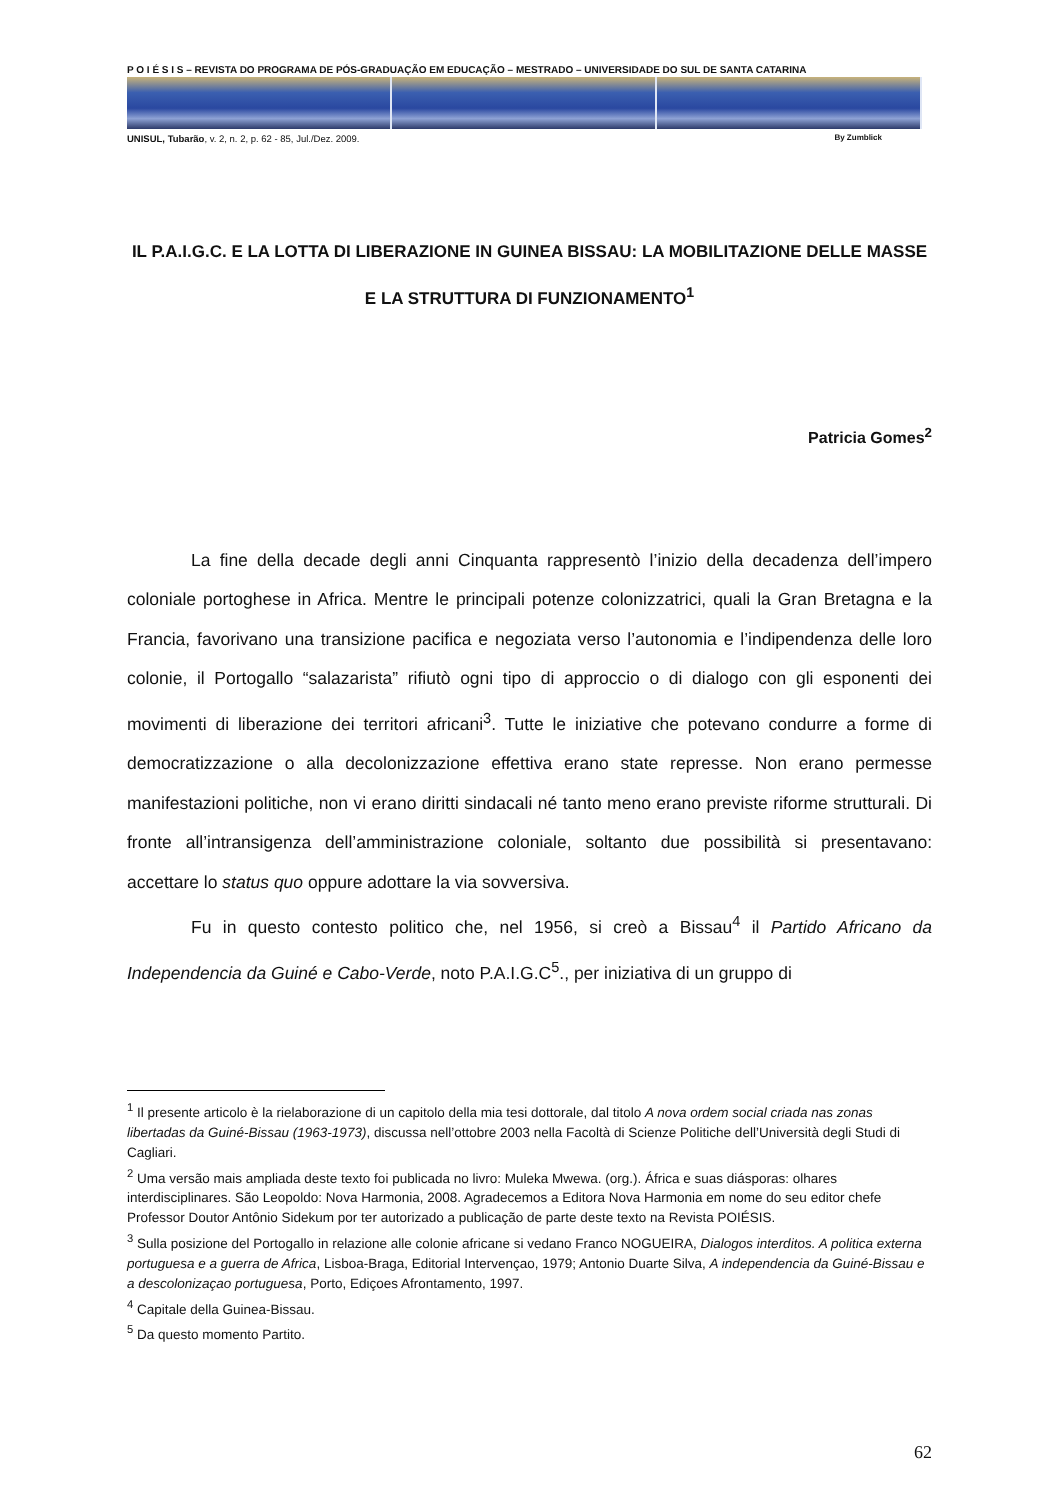P O I É S I S – REVISTA DO PROGRAMA DE PÓS-GRADUAÇÃO EM EDUCAÇÃO – MESTRADO – UNIVERSIDADE DO SUL DE SANTA CATARINA
UNISUL, Tubarão, v. 2, n. 2, p. 62 - 85, Jul./Dez. 2009. By Zumblick
IL P.A.I.G.C. E LA LOTTA DI LIBERAZIONE IN GUINEA BISSAU: LA MOBILITAZIONE DELLE MASSE E LA STRUTTURA DI FUNZIONAMENTO<sup>1</sup>
Patricia Gomes<sup>2</sup>
La fine della decade degli anni Cinquanta rappresentò l’inizio della decadenza dell’impero coloniale portoghese in Africa. Mentre le principali potenze colonizzatrici, quali la Gran Bretagna e la Francia, favorivano una transizione pacifica e negoziata verso l’autonomia e l’indipendenza delle loro colonie, il Portogallo “salazarista” rifiutò ogni tipo di approccio o di dialogo con gli esponenti dei movimenti di liberazione dei territori africani<sup>3</sup>. Tutte le iniziative che potevano condurre a forme di democratizzazione o alla decolonizzazione effettiva erano state represse. Non erano permesse manifestazioni politiche, non vi erano diritti sindacali né tanto meno erano previste riforme strutturali. Di fronte all’intransigenza dell’amministrazione coloniale, soltanto due possibilità si presentavano: accettare lo status quo oppure adottare la via sovversiva.
Fu in questo contesto politico che, nel 1956, si creò a Bissau<sup>4</sup> il Partido Africano da Independencia da Guiné e Cabo-Verde, noto P.A.I.G.C<sup>5</sup>., per iniziativa di un gruppo di
<sup>1</sup> Il presente articolo è la rielaborazione di un capitolo della mia tesi dottorale, dal titolo A nova ordem social criada nas zonas libertadas da Guiné-Bissau (1963-1973), discussa nell’ottobre 2003 nella Facoltà di Scienze Politiche dell’Università degli Studi di Cagliari.
<sup>2</sup> Uma versão mais ampliada deste texto foi publicada no livro: Muleka Mwewa. (org.). África e suas diásporas: olhares interdisciplinares. São Leopoldo: Nova Harmonia, 2008. Agradecemos a Editora Nova Harmonia em nome do seu editor chefe Professor Doutor Antônio Sidekum por ter autorizado a publicação de parte deste texto na Revista POIÉSIS.
<sup>3</sup> Sulla posizione del Portogallo in relazione alle colonie africane si vedano Franco NOGUEIRA, Dialogos interditos. A politica externa portuguesa e a guerra de Africa, Lisboa-Braga, Editorial Intervençao, 1979; Antonio Duarte Silva, A independencia da Guiné-Bissau e a descolonizaçao portuguesa, Porto, Ediçoes Afrontamento, 1997.
<sup>4</sup> Capitale della Guinea-Bissau.
<sup>5</sup> Da questo momento Partito.
62